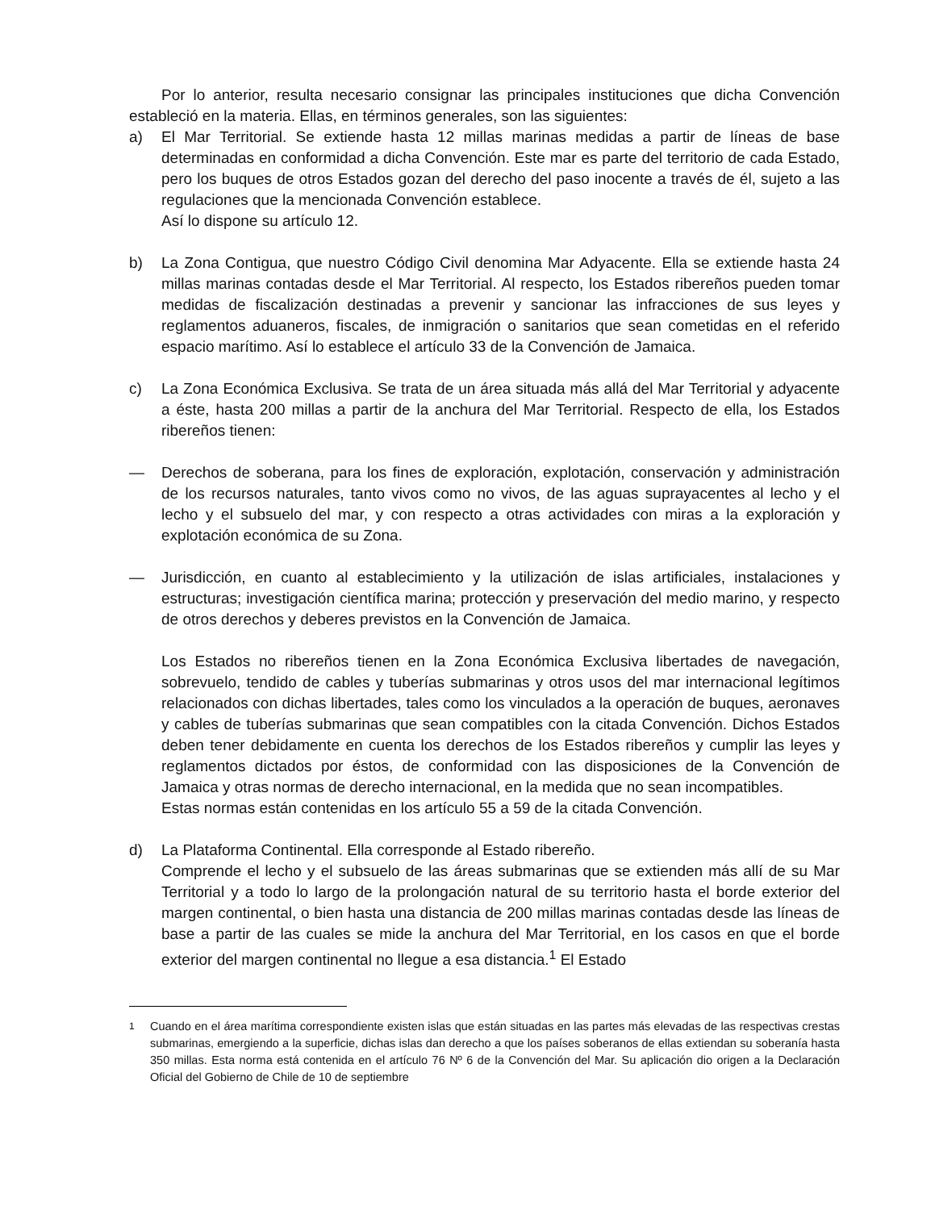Por lo anterior, resulta necesario consignar las principales instituciones que dicha Convención estableció en la materia. Ellas, en términos generales, son las siguientes:
a) El Mar Territorial. Se extiende hasta 12 millas marinas medidas a partir de líneas de base determinadas en conformidad a dicha Convención. Este mar es parte del territorio de cada Estado, pero los buques de otros Estados gozan del derecho del paso inocente a través de él, sujeto a las regulaciones que la mencionada Convención establece.
Así lo dispone su artículo 12.
b) La Zona Contigua, que nuestro Código Civil denomina Mar Adyacente. Ella se extiende hasta 24 millas marinas contadas desde el Mar Territorial. Al respecto, los Estados ribereños pueden tomar medidas de fiscalización destinadas a prevenir y sancionar las infracciones de sus leyes y reglamentos aduaneros, fiscales, de inmigración o sanitarios que sean cometidas en el referido espacio marítimo. Así lo establece el artículo 33 de la Convención de Jamaica.
c) La Zona Económica Exclusiva. Se trata de un área situada más allá del Mar Territorial y adyacente a éste, hasta 200 millas a partir de la anchura del Mar Territorial. Respecto de ella, los Estados ribereños tienen:
— Derechos de soberana, para los fines de exploración, explotación, conservación y administración de los recursos naturales, tanto vivos como no vivos, de las aguas suprayacentes al lecho y el lecho y el subsuelo del mar, y con respecto a otras actividades con miras a la exploración y explotación económica de su Zona.
— Jurisdicción, en cuanto al establecimiento y la utilización de islas artificiales, instalaciones y estructuras; investigación científica marina; protección y preservación del medio marino, y respecto de otros derechos y deberes previstos en la Convención de Jamaica.
Los Estados no ribereños tienen en la Zona Económica Exclusiva libertades de navegación, sobrevuelo, tendido de cables y tuberías submarinas y otros usos del mar internacional legítimos relacionados con dichas libertades, tales como los vinculados a la operación de buques, aeronaves y cables de tuberías submarinas que sean compatibles con la citada Convención. Dichos Estados deben tener debidamente en cuenta los derechos de los Estados ribereños y cumplir las leyes y reglamentos dictados por éstos, de conformidad con las disposiciones de la Convención de Jamaica y otras normas de derecho internacional, en la medida que no sean incompatibles.
Estas normas están contenidas en los artículo 55 a 59 de la citada Convención.
d) La Plataforma Continental. Ella corresponde al Estado ribereño.
Comprende el lecho y el subsuelo de las áreas submarinas que se extienden más allí de su Mar Territorial y a todo lo largo de la prolongación natural de su territorio hasta el borde exterior del margen continental, o bien hasta una distancia de 200 millas marinas contadas desde las líneas de base a partir de las cuales se mide la anchura del Mar Territorial, en los casos en que el borde exterior del margen continental no llegue a esa distancia.<sup>1</sup> El Estado
<sup>1</sup> Cuando en el área marítima correspondiente existen islas que están situadas en las partes más elevadas de las respectivas crestas submarinas, emergiendo a la superficie, dichas islas dan derecho a que los países soberanos de ellas extiendan su soberanía hasta 350 millas. Esta norma está contenida en el artículo 76 Nº 6 de la Convención del Mar. Su aplicación dio origen a la Declaración Oficial del Gobierno de Chile de 10 de septiembre